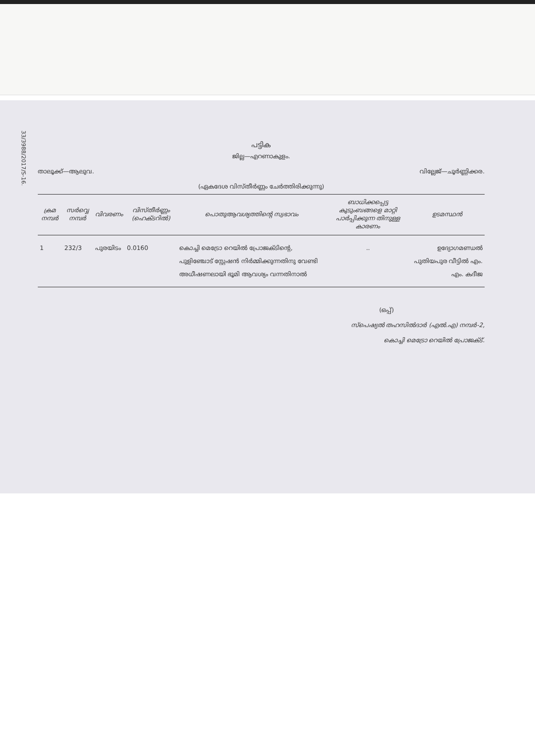33/3988/2017/S-16.
പട്ടിക
ജില്ല—എറണാകുളം.
താലൂക്ക്—ആലുവ. വില്ലേജ്—ചൂർണ്ണിക്കര.
(ഏകദേശ വിസ്തീർണ്ണം ചേർത്തിരിക്കുന്നു)
| ക്രമ നമ്പർ | സർവ്വെ നമ്പർ | വിവരണം | വിസ്തീർണ്ണം (ഹെക്ടറിൽ) | പൊതുആവശ്യത്തിന്റെ സ്വഭാവം | ബാധിക്കപ്പെട്ട കുടുംബങ്ങളെ മാറ്റി പാർപ്പിക്കുന്ന തിനുള്ള കാരണം | ഉടമസ്ഥൻ |
| --- | --- | --- | --- | --- | --- | --- |
| 1 | 232/3 | പുരയിടം | 0.0160 | കൊച്ചി മെട്രോ റെയിൽ പ്രോജക്ടിന്റെ, പുളിഞ്ചോട് സ്റ്റേഷൻ നിർമ്മിക്കുന്നതിനു വേണ്ടി അധീഷണലായി ഭൂമി ആവശ്യം വന്നതിനാൽ | .. | ഉദ്യോഗമണ്ഡൽ പുതിയപുര വീട്ടിൽ എം. എം. കദീജ |
(ഒപ്പ്)
സ്പെഷ്യൽ തഹസിൽദാർ (എൽ.എ) നമ്പർ-2,
കൊച്ചി മെട്രോ റെയിൽ പ്രോജക്ട്.